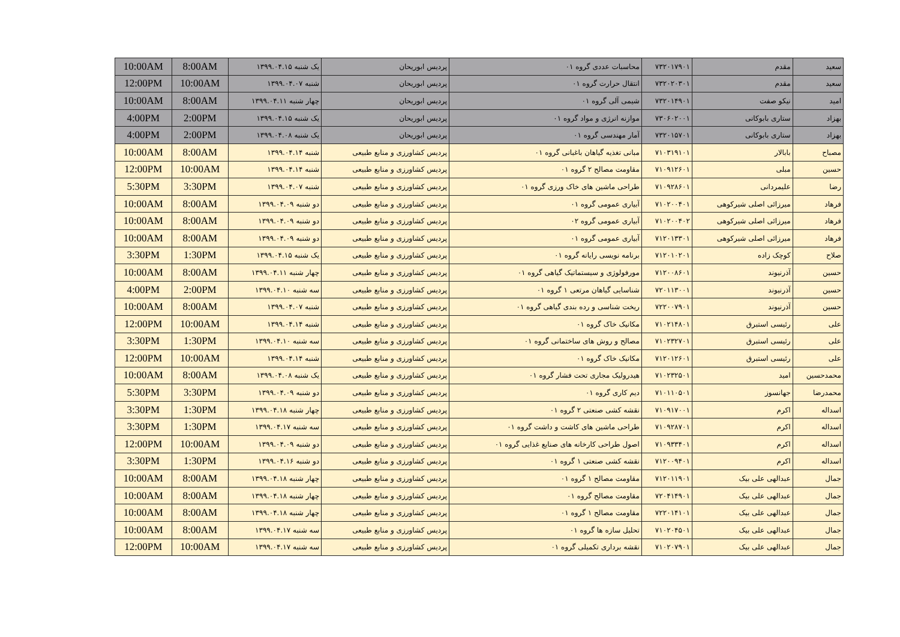| سعید | مقدم | ۷۳۲۰۱۷۹۰۱ | محاسبات عددی گروه ۰۱ | پردیس ابوریحان | یک شنبه ۱۳۹۹.۰۴.۱۵ | 8:00AM | 10:00AM |
| سعید | مقدم | ۷۳۲۰۲۰۳۰۱ | انتقال حرارت گروه ۰۱ | پردیس ابوریحان | شنبه ۱۳۹۹.۰۴.۰۷ | 10:00AM | 12:00PM |
| امید | نیکو صفت | ۷۳۲۰۱۴۹۰۱ | شیمی آلی گروه ۰۱ | پردیس ابوریحان | چهار شنبه ۱۳۹۹.۰۴.۱۱ | 8:00AM | 10:00AM |
| بهزاد | ستاری بابوکانی | ۷۳۰۶۰۲۰۰۱ | موازنه انرژی و مواد گروه ۰۱ | پردیس ابوریحان | یک شنبه ۱۳۹۹.۰۴.۱۵ | 2:00PM | 4:00PM |
| بهزاد | ستاری بابوکانی | ۷۳۲۰۱۵۷۰۱ | آمار مهندسی گروه ۰۱ | پردیس ابوریحان | یک شنبه ۱۳۹۹.۰۴.۰۸ | 2:00PM | 4:00PM |
| مصباح | بابالار | ۷۱۰۳۱۹۱۰۱ | مبانی تغذیه گیاهان باغبانی گروه ۰۱ | پردیس کشاورزی و منابع طبیعی | شنبه ۱۳۹۹.۰۴.۱۴ | 8:00AM | 10:00AM |
| حسین | مبلی | ۷۱۰۹۱۲۶۰۱ | مقاومت مصالح ۲ گروه ۰۱ | پردیس کشاورزی و منابع طبیعی | شنبه ۱۳۹۹.۰۴.۱۴ | 10:00AM | 12:00PM |
| رضا | علیمردانی | ۷۱۰۹۲۸۶۰۱ | طراحی ماشین های خاک ورزی گروه ۰۱ | پردیس کشاورزی و منابع طبیعی | شنبه ۱۳۹۹.۰۴.۰۷ | 3:30PM | 5:30PM |
| فرهاد | میرزائی اصلی شیرکوهی | ۷۱۰۲۰۰۴۰۱ | آبیاری عمومی گروه ۰۱ | پردیس کشاورزی و منابع طبیعی | دو شنبه ۱۳۹۹.۰۴.۰۹ | 8:00AM | 10:00AM |
| فرهاد | میرزائی اصلی شیرکوهی | ۷۱۰۲۰۰۴۰۲ | آبیاری عمومی گروه ۰۲ | پردیس کشاورزی و منابع طبیعی | دو شنبه ۱۳۹۹.۰۴.۰۹ | 8:00AM | 10:00AM |
| فرهاد | میرزائی اصلی شیرکوهی | ۷۱۲۰۱۳۳۰۱ | آبیاری عمومی گروه ۰۱ | پردیس کشاورزی و منابع طبیعی | دو شنبه ۱۳۹۹.۰۴.۰۹ | 8:00AM | 10:00AM |
| صلاح | کوچک زاده | ۷۱۲۰۱۰۲۰۱ | برنامه نویسی رایانه گروه ۰۱ | پردیس کشاورزی و منابع طبیعی | یک شنبه ۱۳۹۹.۰۴.۱۵ | 1:30PM | 3:30PM |
| حسین | آذرنیوند | ۷۱۲۰۰۸۶۰۱ | مورفولوژی و سیستماتیک گیاهی گروه ۰۱ | پردیس کشاورزی و منابع طبیعی | چهار شنبه ۱۳۹۹.۰۴.۱۱ | 8:00AM | 10:00AM |
| حسین | آذرنیوند | ۷۲۰۱۱۳۰۰۱ | شناسایی گیاهان مرتعی ۱ گروه ۰۱ | پردیس کشاورزی و منابع طبیعی | سه شنبه ۱۳۹۹.۰۴.۱۰ | 2:00PM | 4:00PM |
| حسین | آذرنیوند | ۷۲۲۰۰۷۹۰۱ | ریخت شناسی و رده بندی گیاهی گروه ۰۱ | پردیس کشاورزی و منابع طبیعی | شنبه ۱۳۹۹.۰۴.۰۷ | 8:00AM | 10:00AM |
| علی | رئیسی استبرق | ۷۱۰۲۱۴۸۰۱ | مکانیک خاک گروه ۰۱ | پردیس کشاورزی و منابع طبیعی | شنبه ۱۳۹۹.۰۴.۱۴ | 10:00AM | 12:00PM |
| علی | رئیسی استبرق | ۷۱۰۲۳۲۷۰۱ | مصالح و روش های ساختمانی گروه ۰۱ | پردیس کشاورزی و منابع طبیعی | سه شنبه ۱۳۹۹.۰۴.۱۰ | 1:30PM | 3:30PM |
| علی | رئیسی استبرق | ۷۱۲۰۱۲۶۰۱ | مکانیک خاک گروه ۰۱ | پردیس کشاورزی و منابع طبیعی | شنبه ۱۳۹۹.۰۴.۱۴ | 10:00AM | 12:00PM |
| محمدحسین | امید | ۷۱۰۲۳۲۵۰۱ | هیدرولیک مجاری تحت فشار گروه ۰۱ | پردیس کشاورزی و منابع طبیعی | یک شنبه ۱۳۹۹.۰۴.۰۸ | 8:00AM | 10:00AM |
| محمدرضا | جهانسوز | ۷۱۰۱۱۰۵۰۱ | دیم کاری گروه ۰۱ | پردیس کشاورزی و منابع طبیعی | دو شنبه ۱۳۹۹.۰۴.۰۹ | 3:30PM | 5:30PM |
| اسداله | اکرم | ۷۱۰۹۱۷۰۰۱ | نقشه کشی صنعتی ۲ گروه ۰۱ | پردیس کشاورزی و منابع طبیعی | چهار شنبه ۱۳۹۹.۰۴.۱۸ | 1:30PM | 3:30PM |
| اسداله | اکرم | ۷۱۰۹۲۸۷۰۱ | طراحی ماشین های کاشت و داشت گروه ۰۱ | پردیس کشاورزی و منابع طبیعی | سه شنبه ۱۳۹۹.۰۴.۱۷ | 1:30PM | 3:30PM |
| اسداله | اکرم | ۷۱۰۹۳۳۴۰۱ | اصول طراحی کارخانه های صنایع غذایی گروه ۰۱ | پردیس کشاورزی و منابع طبیعی | دو شنبه ۱۳۹۹.۰۴.۰۹ | 10:00AM | 12:00PM |
| اسداله | اکرم | ۷۱۲۰۰۹۴۰۱ | نقشه کشی صنعتی ۱ گروه ۰۱ | پردیس کشاورزی و منابع طبیعی | دو شنبه ۱۳۹۹.۰۴.۱۶ | 1:30PM | 3:30PM |
| جمال | عبدالهی علی بیک | ۷۱۲۰۱۱۹۰۱ | مقاومت مصالح ۱ گروه ۰۱ | پردیس کشاورزی و منابع طبیعی | چهار شنبه ۱۳۹۹.۰۴.۱۸ | 8:00AM | 10:00AM |
| جمال | عبدالهی علی بیک | ۷۲۰۴۱۴۹۰۱ | مقاومت مصالح گروه ۰۱ | پردیس کشاورزی و منابع طبیعی | چهار شنبه ۱۳۹۹.۰۴.۱۸ | 8:00AM | 10:00AM |
| جمال | عبدالهی علی بیک | ۷۲۲۰۱۴۱۰۱ | مقاومت مصالح ۱ گروه ۰۱ | پردیس کشاورزی و منابع طبیعی | چهار شنبه ۱۳۹۹.۰۴.۱۸ | 8:00AM | 10:00AM |
| جمال | عبدالهی علی بیک | ۷۱۰۲۰۴۵۰۱ | تحلیل سازه ها گروه ۰۱ | پردیس کشاورزی و منابع طبیعی | سه شنبه ۱۳۹۹.۰۴.۱۷ | 8:00AM | 10:00AM |
| جمال | عبدالهی علی بیک | ۷۱۰۲۰۷۹۰۱ | نقشه برداری تکمیلی گروه ۰۱ | پردیس کشاورزی و منابع طبیعی | سه شنبه ۱۳۹۹.۰۴.۱۷ | 10:00AM | 12:00PM |